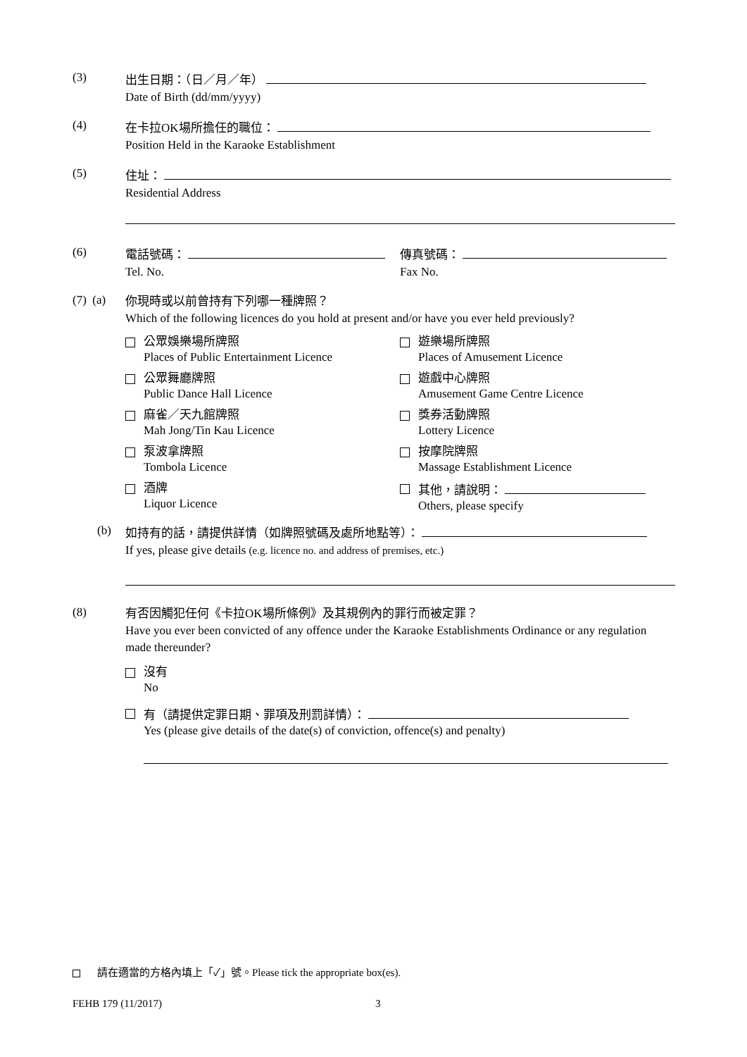(3)
出生日期：（日／月／年）
Date of Birth (dd/mm/yyyy)
(4)
在卡拉OK場所擔任的職位：
Position Held in the Karaoke Establishment
(5)
住址：
Residential Address
(6)
電話號碼：
Tel. No.
傳真號碼：
Fax No.
(7) (a)
你現時或以前曾持有下列哪一種牌照？
Which of the following licences do you hold at present and/or have you ever held previously?
公眾娛樂場所牌照
Places of Public Entertainment Licence
遊樂場所牌照
Places of Amusement Licence
公眾舞廳牌照
Public Dance Hall Licence
遊戲中心牌照
Amusement Game Centre Licence
麻雀／天九館牌照
Mah Jong/Tin Kau Licence
獎券活動牌照
Lottery Licence
泵波拿牌照
Tombola Licence
按摩院牌照
Massage Establishment Licence
酒牌
Liquor Licence
其他，請說明：
Others, please specify
(b)
如持有的話，請提供詳情（如牌照號碼及處所地點等）：
If yes, please give details (e.g. licence no. and address of premises, etc.)
(8)
有否因觸犯任何《卡拉OK場所條例》及其規例內的罪行而被定罪？
Have you ever been convicted of any offence under the Karaoke Establishments Ordinance or any regulation made thereunder?
沒有
No
有（請提供定罪日期、罪項及刑罰詳情）：
Yes (please give details of the date(s) of conviction, offence(s) and penalty)
請在適當的方格內填上「✓」號。Please tick the appropriate box(es).
FEHB 179 (11/2017) 3